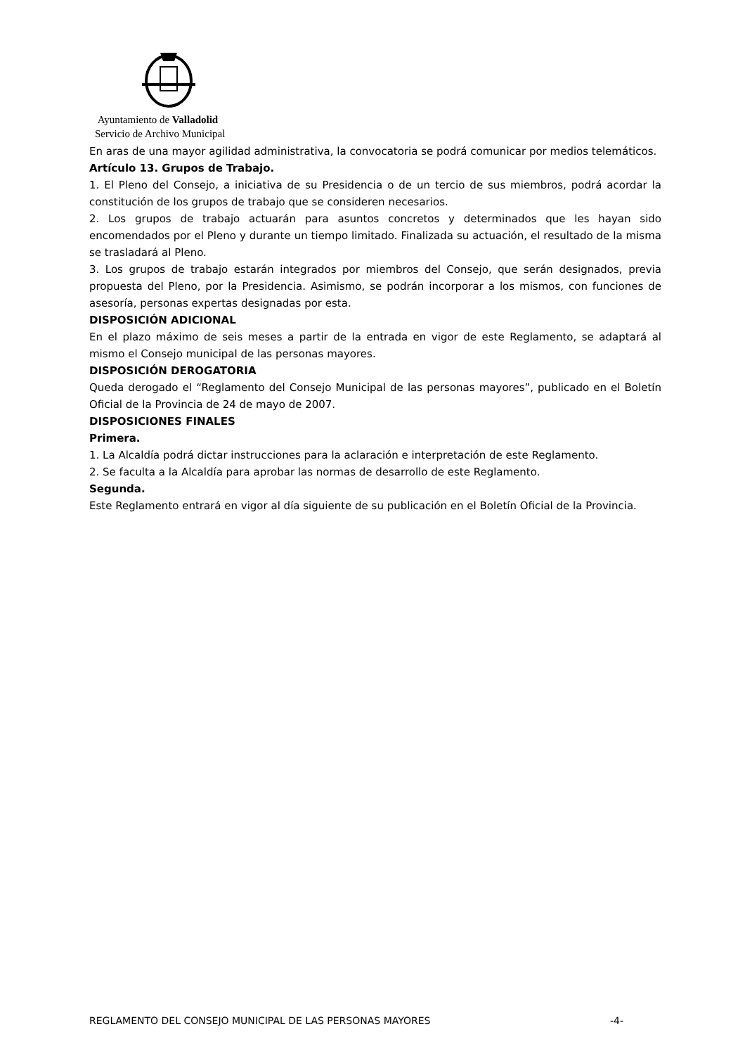Ayuntamiento de Valladolid
Servicio de Archivo Municipal
En aras de una mayor agilidad administrativa, la convocatoria se podrá comunicar por medios telemáticos.
Artículo 13. Grupos de Trabajo.
1. El Pleno del Consejo, a iniciativa de su Presidencia o de un tercio de sus miembros, podrá acordar la constitución de los grupos de trabajo que se consideren necesarios.
2. Los grupos de trabajo actuarán para asuntos concretos y determinados que les hayan sido encomendados por el Pleno y durante un tiempo limitado. Finalizada su actuación, el resultado de la misma se trasladará al Pleno.
3. Los grupos de trabajo estarán integrados por miembros del Consejo, que serán designados, previa propuesta del Pleno, por la Presidencia. Asimismo, se podrán incorporar a los mismos, con funciones de asesoría, personas expertas designadas por esta.
DISPOSICIÓN ADICIONAL
En el plazo máximo de seis meses a partir de la entrada en vigor de este Reglamento, se adaptará al mismo el Consejo municipal de las personas mayores.
DISPOSICIÓN DEROGATORIA
Queda derogado el “Reglamento del Consejo Municipal de las personas mayores”, publicado en el Boletín Oficial de la Provincia de 24 de mayo de 2007.
DISPOSICIONES FINALES
Primera.
1. La Alcaldía podrá dictar instrucciones para la aclaración e interpretación de este Reglamento.
2. Se faculta a la Alcaldía para aprobar las normas de desarrollo de este Reglamento.
Segunda.
Este Reglamento entrará en vigor al día siguiente de su publicación en el Boletín Oficial de la Provincia.
REGLAMENTO DEL CONSEJO MUNICIPAL DE LAS PERSONAS MAYORES -4-